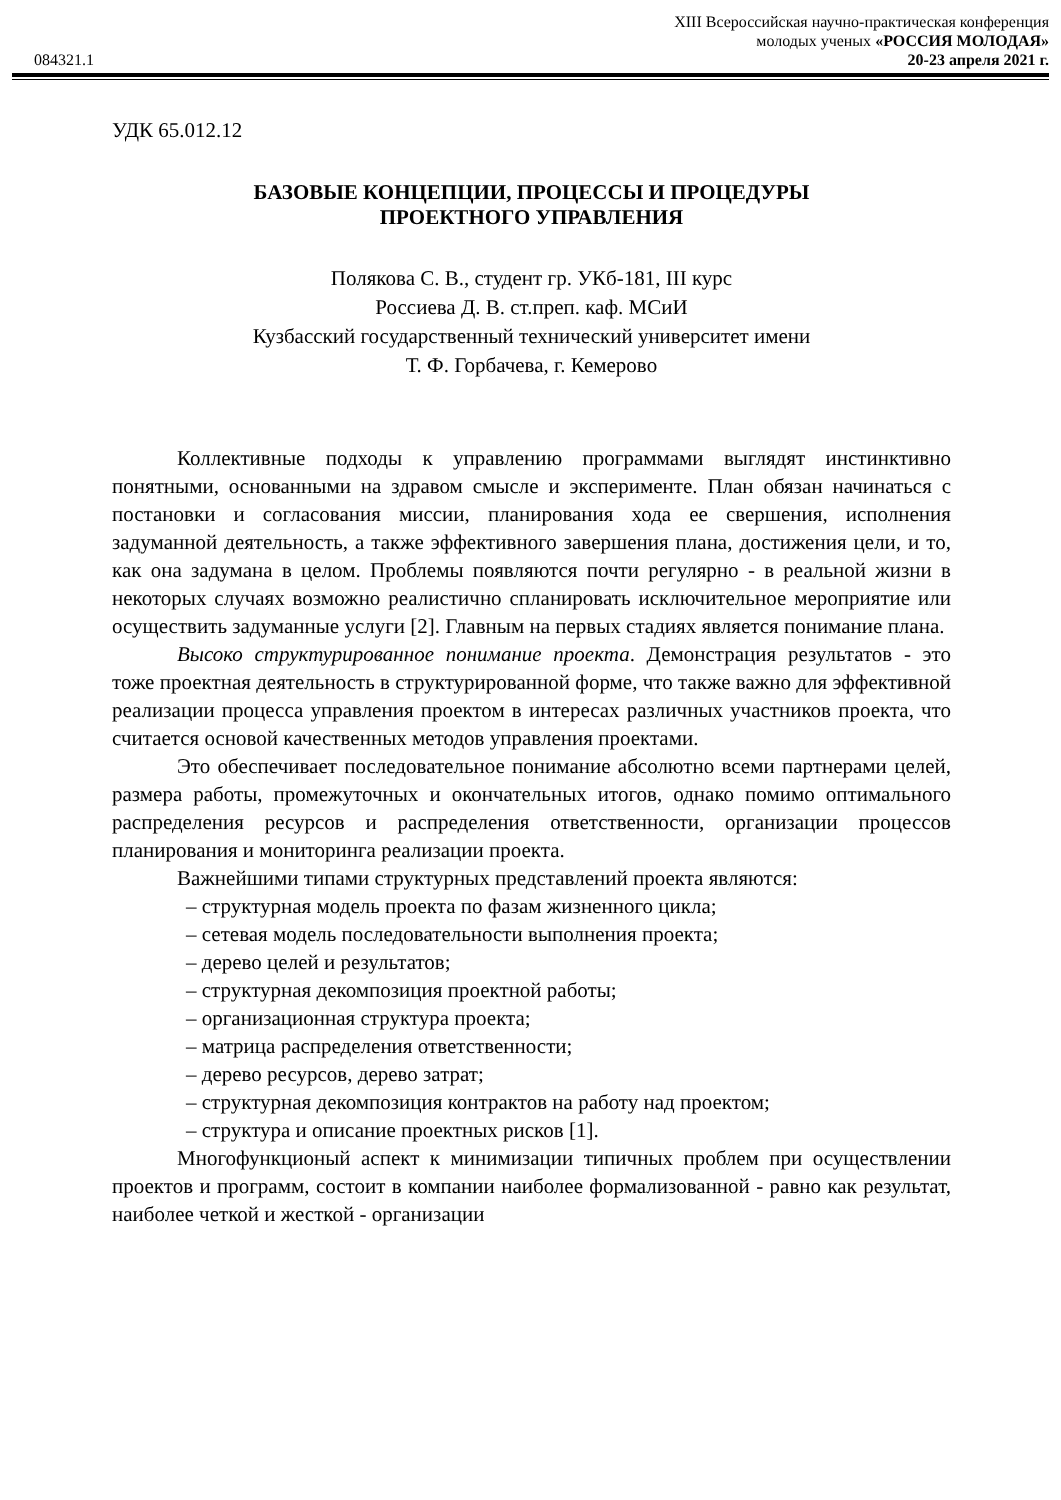XIII Всероссийская научно-практическая конференция
084321.1 молодых ученых «РОССИЯ МОЛОДАЯ»
20-23 апреля 2021 г.
УДК 65.012.12
БАЗОВЫЕ КОНЦЕПЦИИ, ПРОЦЕССЫ И ПРОЦЕДУРЫ
ПРОЕКТНОГО УПРАВЛЕНИЯ
Полякова С. В., студент гр. УКб-181, III курс
Россиева Д. В. ст.преп. каф. МСиИ
Кузбасский государственный технический университет имени
Т. Ф. Горбачева, г. Кемерово
Коллективные подходы к управлению программами выглядят инстинктивно понятными, основанными на здравом смысле и эксперименте. План обязан начинаться с постановки и согласования миссии, планирования хода ее свершения, исполнения задуманной деятельность, а также эффективного завершения плана, достижения цели, и то, как она задумана в целом. Проблемы появляются почти регулярно - в реальной жизни в некоторых случаях возможно реалистично спланировать исключительное мероприятие или осуществить задуманные услуги [2]. Главным на первых стадиях является понимание плана.
Высоко структурированное понимание проекта. Демонстрация результатов - это тоже проектная деятельность в структурированной форме, что также важно для эффективной реализации процесса управления проектом в интересах различных участников проекта, что считается основой качественных методов управления проектами.
Это обеспечивает последовательное понимание абсолютно всеми партнерами целей, размера работы, промежуточных и окончательных итогов, однако помимо оптимального распределения ресурсов и распределения ответственности, организации процессов планирования и мониторинга реализации проекта.
Важнейшими типами структурных представлений проекта являются:
– структурная модель проекта по фазам жизненного цикла;
– сетевая модель последовательности выполнения проекта;
– дерево целей и результатов;
– структурная декомпозиция проектной работы;
– организационная структура проекта;
– матрица распределения ответственности;
– дерево ресурсов, дерево затрат;
– структурная декомпозиция контрактов на работу над проектом;
– структура и описание проектных рисков [1].
Многофункционый аспект к минимизации типичных проблем при осуществлении проектов и программ, состоит в компании наиболее формализованной - равно как результат, наиболее четкой и жесткой - организации